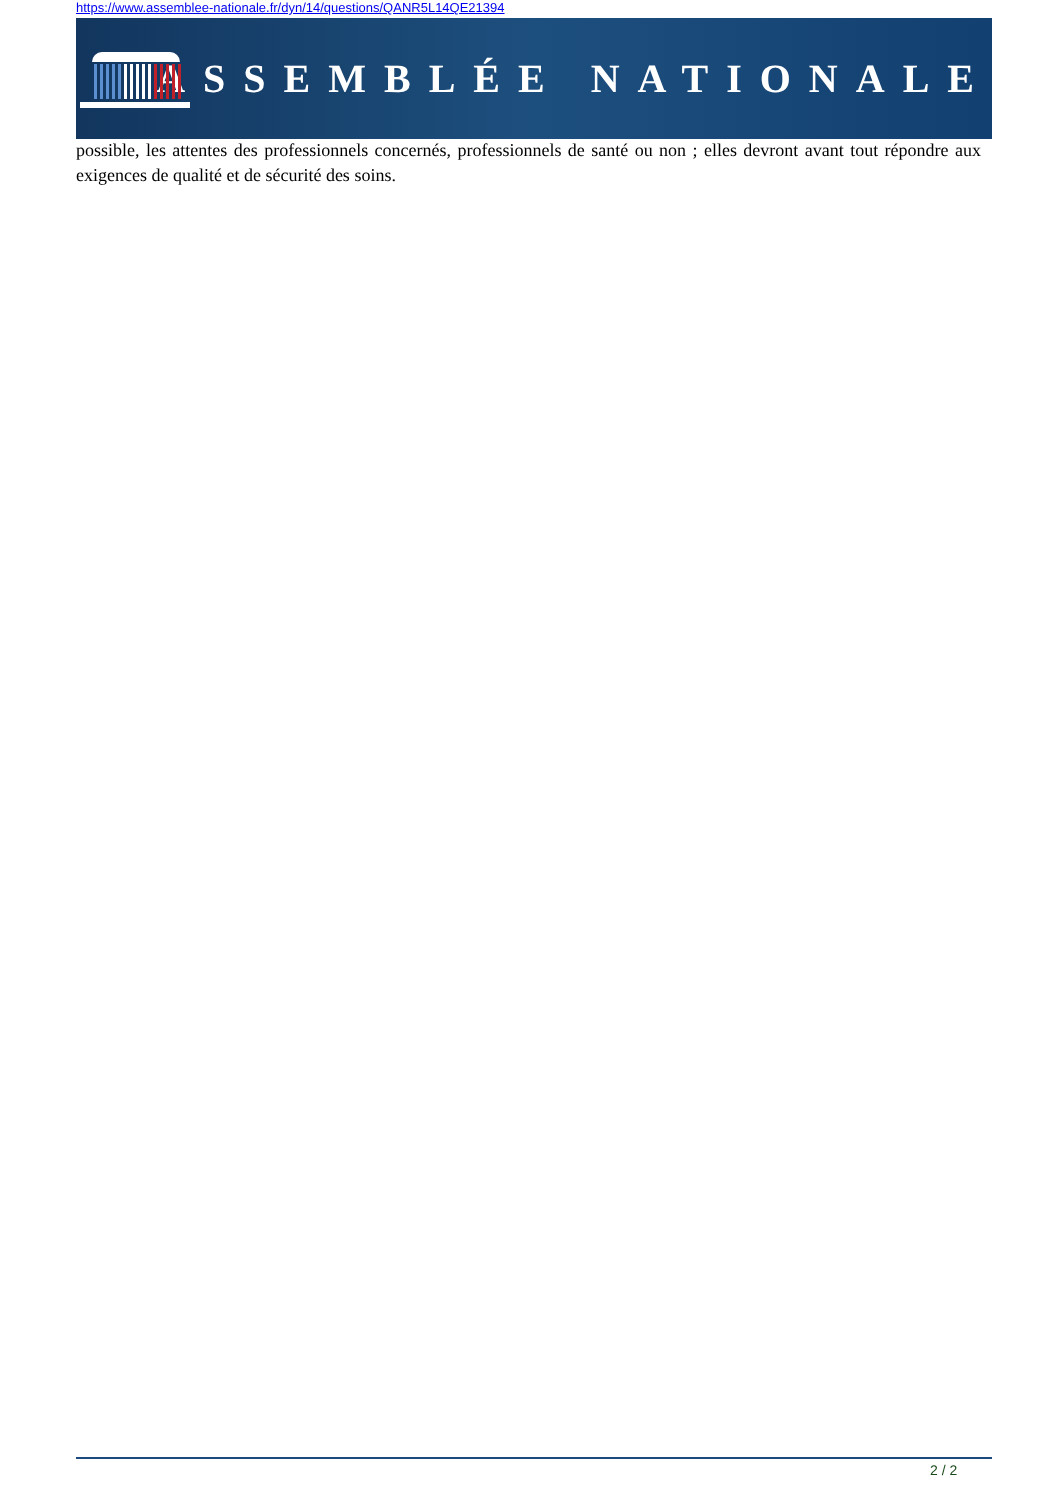https://www.assemblee-nationale.fr/dyn/14/questions/QANR5L14QE21394
ASSEMBLÉE NATIONALE
possible, les attentes des professionnels concernés, professionnels de santé ou non ; elles devront avant tout répondre aux exigences de qualité et de sécurité des soins.
2 / 2